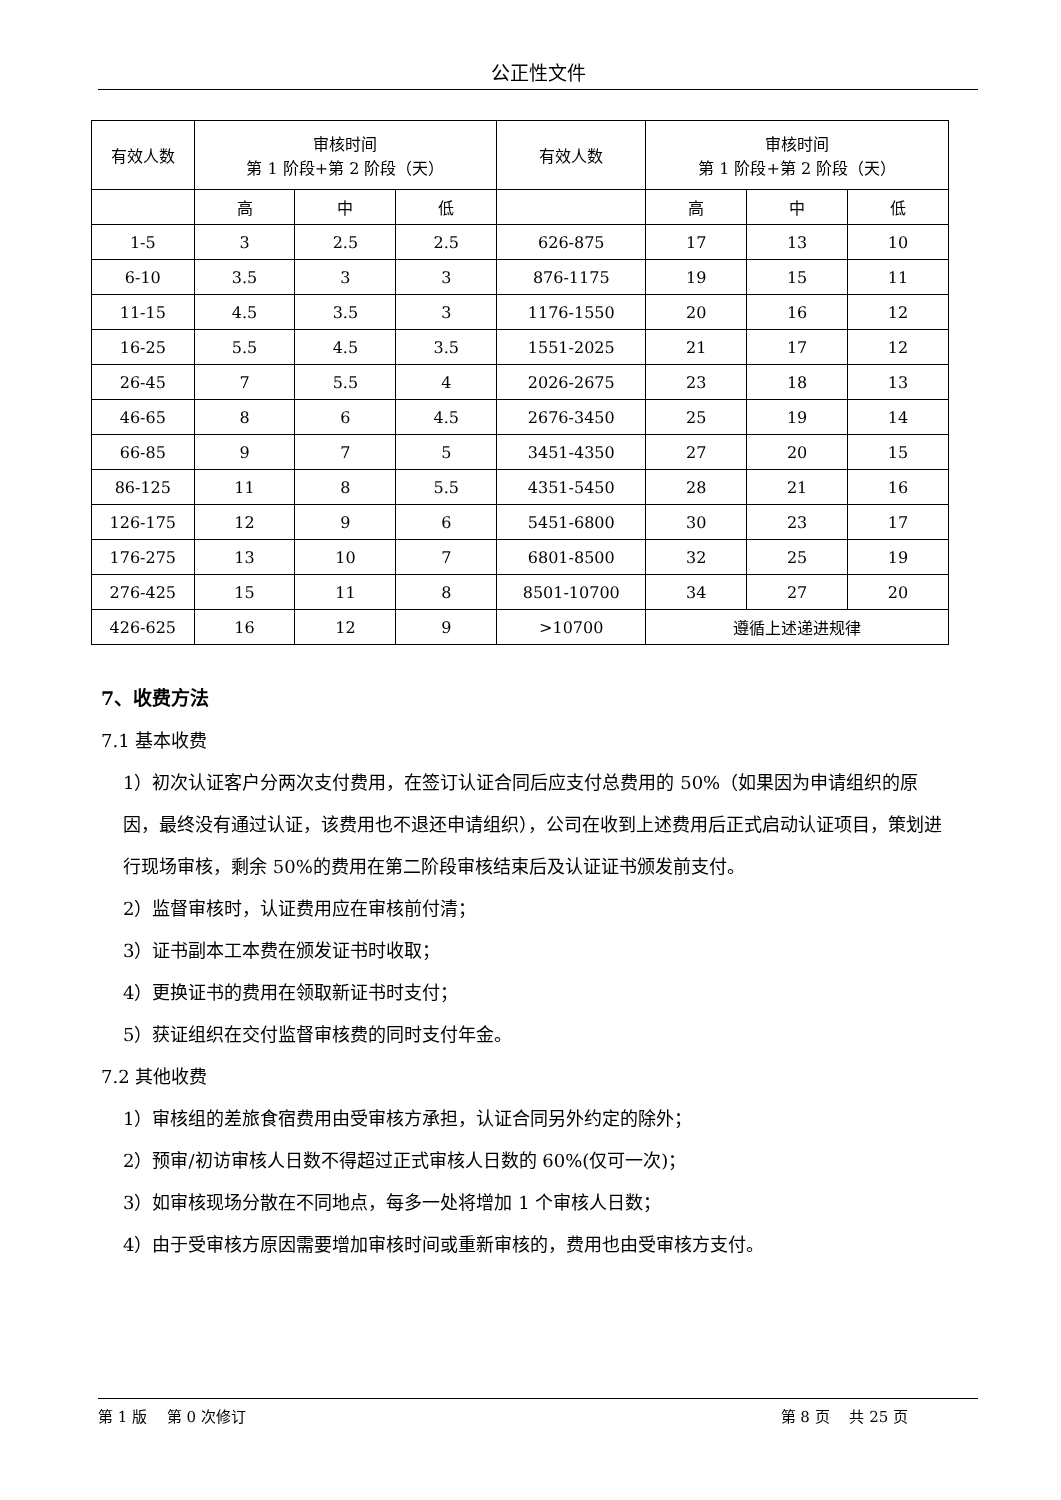公正性文件
| 有效人数 | 审核时间 第 1 阶段+第 2 阶段（天） | | | 有效人数 | 审核时间 第 1 阶段+第 2 阶段（天） | | |
| | 高 | 中 | 低 | | 高 | 中 | 低 |
| 1-5 | 3 | 2.5 | 2.5 | 626-875 | 17 | 13 | 10 |
| 6-10 | 3.5 | 3 | 3 | 876-1175 | 19 | 15 | 11 |
| 11-15 | 4.5 | 3.5 | 3 | 1176-1550 | 20 | 16 | 12 |
| 16-25 | 5.5 | 4.5 | 3.5 | 1551-2025 | 21 | 17 | 12 |
| 26-45 | 7 | 5.5 | 4 | 2026-2675 | 23 | 18 | 13 |
| 46-65 | 8 | 6 | 4.5 | 2676-3450 | 25 | 19 | 14 |
| 66-85 | 9 | 7 | 5 | 3451-4350 | 27 | 20 | 15 |
| 86-125 | 11 | 8 | 5.5 | 4351-5450 | 28 | 21 | 16 |
| 126-175 | 12 | 9 | 6 | 5451-6800 | 30 | 23 | 17 |
| 176-275 | 13 | 10 | 7 | 6801-8500 | 32 | 25 | 19 |
| 276-425 | 15 | 11 | 8 | 8501-10700 | 34 | 27 | 20 |
| 426-625 | 16 | 12 | 9 | >10700 | 遵循上述递进规律 | | |
7、收费方法
7.1 基本收费
1）初次认证客户分两次支付费用，在签订认证合同后应支付总费用的 50%（如果因为申请组织的原因，最终没有通过认证，该费用也不退还申请组织），公司在收到上述费用后正式启动认证项目，策划进行现场审核，剩余 50%的费用在第二阶段审核结束后及认证证书颁发前支付。
2）监督审核时，认证费用应在审核前付清；
3）证书副本工本费在颁发证书时收取；
4）更换证书的费用在领取新证书时支付；
5）获证组织在交付监督审核费的同时支付年金。
7.2 其他收费
1）审核组的差旅食宿费用由受审核方承担，认证合同另外约定的除外；
2）预审/初访审核人日数不得超过正式审核人日数的 60%(仅可一次)；
3）如审核现场分散在不同地点，每多一处将增加 1 个审核人日数；
4）由于受审核方原因需要增加审核时间或重新审核的，费用也由受审核方支付。
第 1 版　 第 0 次修订 第 8 页　 共 25 页